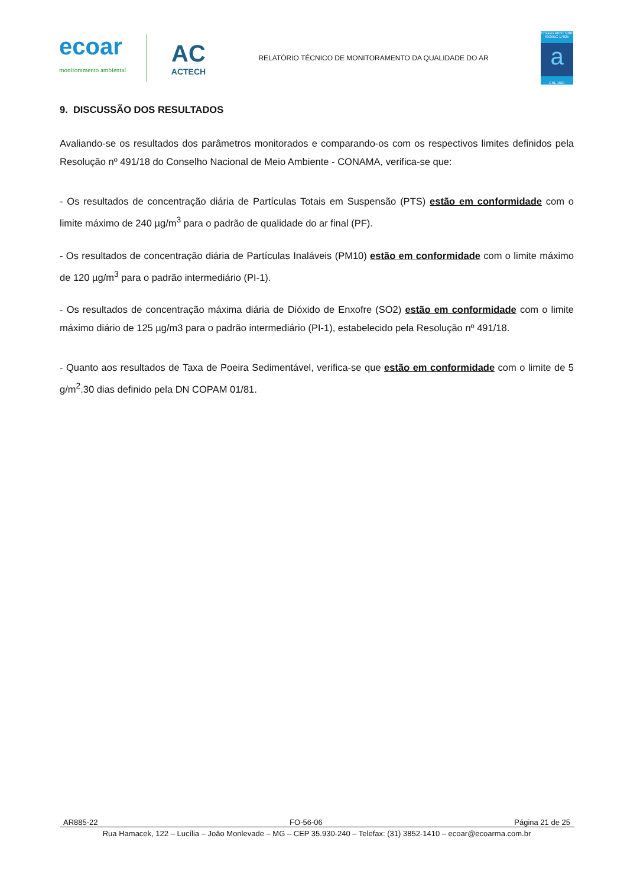ecoar
monitoramento ambiental
AC
ACTECH
RELATÓRIO TÉCNICO DE MONITORAMENTO DA QUALIDADE DO AR
Ensaios ABNT NBR ISO/IEC 17025
a
CRL 1567
9. DISCUSSÃO DOS RESULTADOS
Avaliando-se os resultados dos parâmetros monitorados e comparando-os com os respectivos limites definidos pela Resolução nº 491/18 do Conselho Nacional de Meio Ambiente - CONAMA, verifica-se que:
- Os resultados de concentração diária de Partículas Totais em Suspensão (PTS) estão em conformidade com o limite máximo de 240 µg/m<sup>3</sup> para o padrão de qualidade do ar final (PF).
- Os resultados de concentração diária de Partículas Inaláveis (PM10) estão em conformidade com o limite máximo de 120 µg/m<sup>3</sup> para o padrão intermediário (PI-1).
- Os resultados de concentração máxima diária de Dióxido de Enxofre (SO2) estão em conformidade com o limite máximo diário de 125 µg/m3 para o padrão intermediário (PI-1), estabelecido pela Resolução nº 491/18.
- Quanto aos resultados de Taxa de Poeira Sedimentável, verifica-se que estão em conformidade com o limite de 5 g/m<sup>2</sup>.30 dias definido pela DN COPAM 01/81.
AR885-22 FO-56-06 Página 21 de 25
Rua Hamacek, 122 – Lucília – João Monlevade – MG – CEP 35.930-240 – Telefax: (31) 3852-1410 – ecoar@ecoarma.com.br